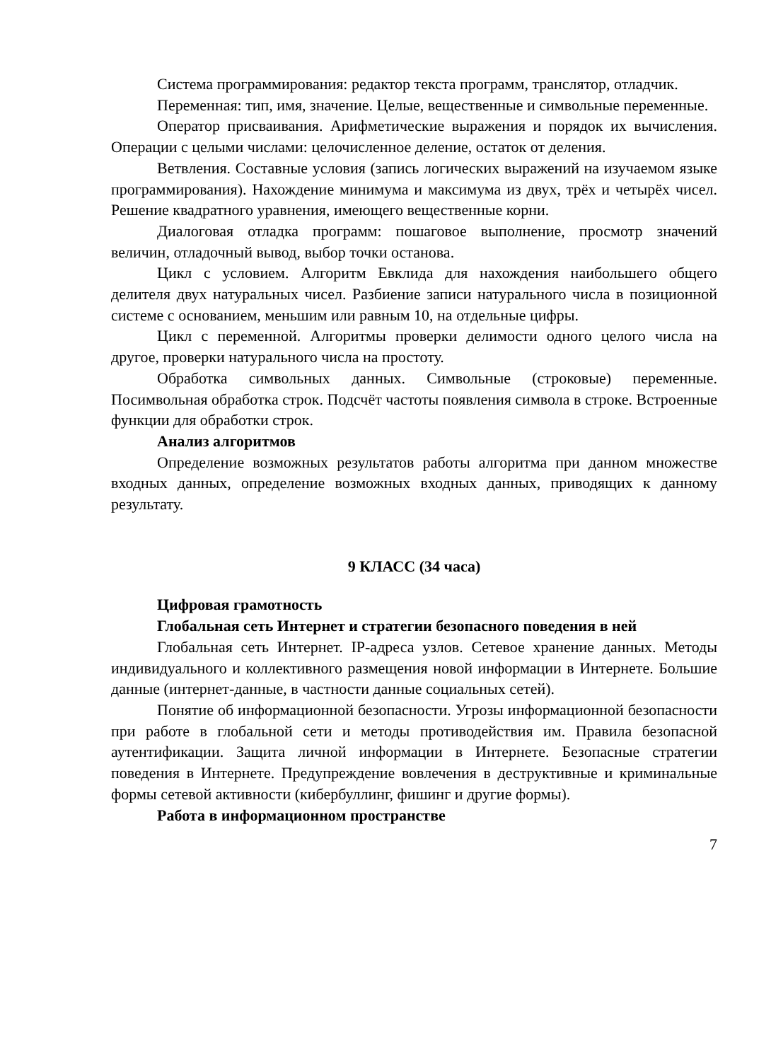Система программирования: редактор текста программ, транслятор, отладчик.
Переменная: тип, имя, значение. Целые, вещественные и символьные переменные.
Оператор присваивания. Арифметические выражения и порядок их вычисления. Операции с целыми числами: целочисленное деление, остаток от деления.
Ветвления. Составные условия (запись логических выражений на изучаемом языке программирования). Нахождение минимума и максимума из двух, трёх и четырёх чисел. Решение квадратного уравнения, имеющего вещественные корни.
Диалоговая отладка программ: пошаговое выполнение, просмотр значений величин, отладочный вывод, выбор точки останова.
Цикл с условием. Алгоритм Евклида для нахождения наибольшего общего делителя двух натуральных чисел. Разбиение записи натурального числа в позиционной системе с основанием, меньшим или равным 10, на отдельные цифры.
Цикл с переменной. Алгоритмы проверки делимости одного целого числа на другое, проверки натурального числа на простоту.
Обработка символьных данных. Символьные (строковые) переменные. Посимвольная обработка строк. Подсчёт частоты появления символа в строке. Встроенные функции для обработки строк.
Анализ алгоритмов
Определение возможных результатов работы алгоритма при данном множестве входных данных, определение возможных входных данных, приводящих к данному результату.
9 КЛАСС (34 часа)
Цифровая грамотность
Глобальная сеть Интернет и стратегии безопасного поведения в ней
Глобальная сеть Интернет. IP-адреса узлов. Сетевое хранение данных. Методы индивидуального и коллективного размещения новой информации в Интернете. Большие данные (интернет-данные, в частности данные социальных сетей).
Понятие об информационной безопасности. Угрозы информационной безопасности при работе в глобальной сети и методы противодействия им. Правила безопасной аутентификации. Защита личной информации в Интернете. Безопасные стратегии поведения в Интернете. Предупреждение вовлечения в деструктивные и криминальные формы сетевой активности (кибербуллинг, фишинг и другие формы).
Работа в информационном пространстве
7